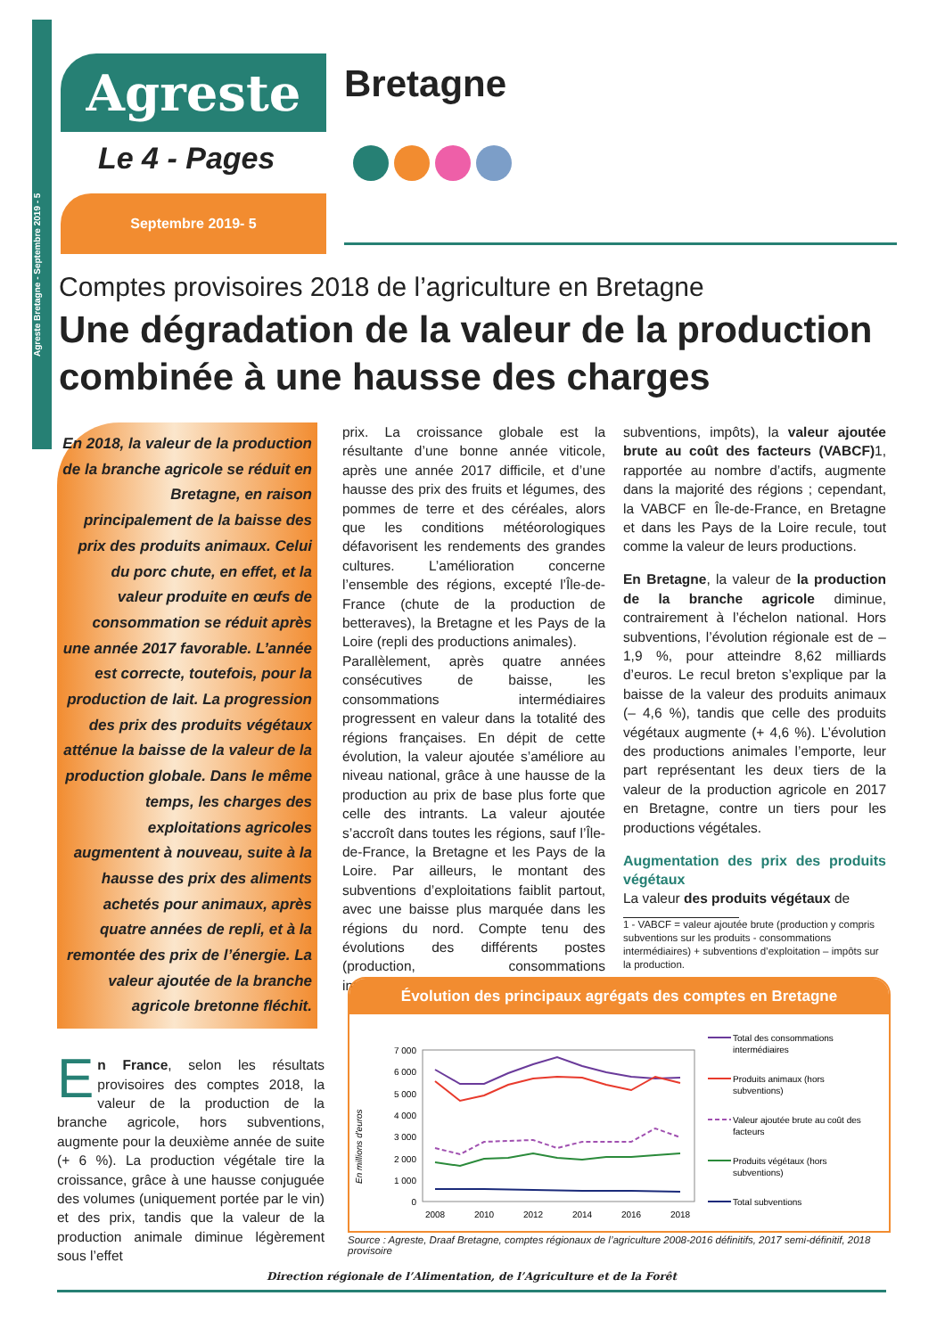Agreste Bretagne - Septembre 2019 - 5
Agreste
Bretagne
Le 4 - Pages
Septembre 2019- 5
Comptes provisoires 2018 de l’agriculture en Bretagne
Une dégradation de la valeur de la production combinée à une hausse des charges
En 2018, la valeur de la production de la branche agricole se réduit en Bretagne, en raison principalement de la baisse des prix des produits animaux. Celui du porc chute, en effet, et la valeur produite en œufs de consommation se réduit après une année 2017 favorable. L’année est correcte, toutefois, pour la production de lait. La progression des prix des produits végétaux atténue la baisse de la valeur de la production globale. Dans le même temps, les charges des exploitations agricoles augmentent à nouveau, suite à la hausse des prix des aliments achetés pour animaux, après quatre années de repli, et à la remontée des prix de l’énergie. La valeur ajoutée de la branche agricole bretonne fléchit.
En France, selon les résultats provisoires des comptes 2018, la valeur de la production de la branche agricole, hors subventions, augmente pour la deuxième année de suite (+ 6 %). La production végétale tire la croissance, grâce à une hausse conjuguée des volumes (uniquement portée par le vin) et des prix, tandis que la valeur de la production animale diminue légèrement sous l’effet
prix. La croissance globale est la résultante d’une bonne année viticole, après une année 2017 difficile, et d’une hausse des prix des fruits et légumes, des pommes de terre et des céréales, alors que les conditions météorologiques défavorisent les rendements des grandes cultures. L’amélioration concerne l’ensemble des régions, excepté l’Île-de-France (chute de la production de betteraves), la Bretagne et les Pays de la Loire (repli des productions animales).
Parallèlement, après quatre années consécutives de baisse, les consommations intermédiaires progressent en valeur dans la totalité des régions françaises. En dépit de cette évolution, la valeur ajoutée s’améliore au niveau national, grâce à une hausse de la production au prix de base plus forte que celle des intrants. La valeur ajoutée s’accroît dans toutes les régions, sauf l’Île-de-France, la Bretagne et les Pays de la Loire. Par ailleurs, le montant des subventions d’exploitations faiblit partout, avec une baisse plus marquée dans les régions du nord. Compte tenu des évolutions des différents postes (production, consommations intermédiaires,
subventions, impôts), la valeur ajoutée brute au coût des facteurs (VABCF) 1, rapportée au nombre d’actifs, augmente dans la majorité des régions ; cependant, la VABCF en Île-de-France, en Bretagne et dans les Pays de la Loire recule, tout comme la valeur de leurs productions.
En Bretagne, la valeur de la production de la branche agricole diminue, contrairement à l’échelon national. Hors subventions, l’évolution régionale est de – 1,9 %, pour atteindre 8,62 milliards d’euros. Le recul breton s’explique par la baisse de la valeur des produits animaux (– 4,6 %), tandis que celle des produits végétaux augmente (+ 4,6 %). L’évolution des productions animales l’emporte, leur part représentant les deux tiers de la valeur de la production agricole en 2017 en Bretagne, contre un tiers pour les productions végétales.
Augmentation des prix des produits végétaux
La valeur des produits végétaux de
1 - VABCF = valeur ajoutée brute (production y compris subventions sur les produits - consommations intermédiaires) + subventions d’exploitation – impôts sur la production.
Évolution des principaux agrégats des comptes en Bretagne
En millions d'euros
7 000
6 000
5 000
4 000
3 000
2 000
1 000
0
2008
2010
2012
2014
2016
2018
Total des consommations
intermédiaires
Produits animaux (hors
subventions)
Valeur ajoutée brute au coût des
facteurs
Produits végétaux (hors
subventions)
Total subventions
Source : Agreste, Draaf Bretagne, comptes régionaux de l’agriculture 2008-2016 définitifs, 2017 semi-définitif, 2018 provisoire
Direction régionale de l’Alimentation, de l’Agriculture et de la Forêt